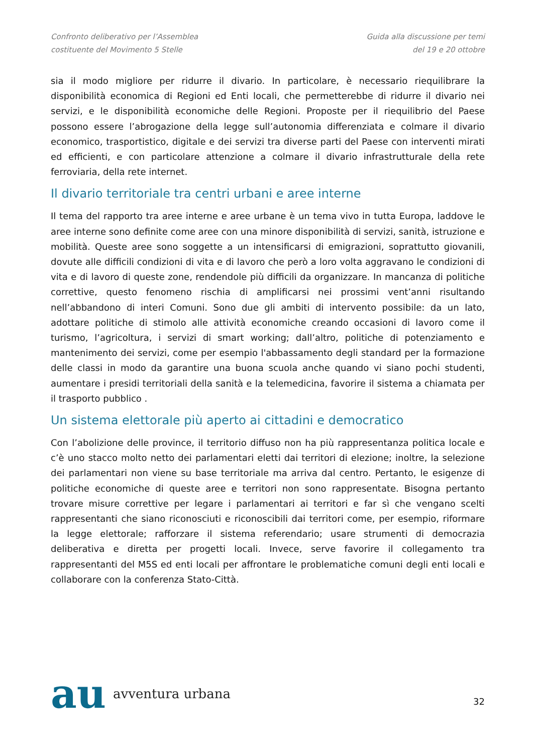Confronto deliberativo per l’Assemblea
costituente del Movimento 5 Stelle
Guida alla discussione per temi
del 19 e 20 ottobre
sia il modo migliore per ridurre il divario. In particolare, è necessario riequilibrare la disponibilità economica di Regioni ed Enti locali, che permetterebbe di ridurre il divario nei servizi, e le disponibilità economiche delle Regioni. Proposte per il riequilibrio del Paese possono essere l’abrogazione della legge sull’autonomia differenziata e colmare il divario economico, trasportistico, digitale e dei servizi tra diverse parti del Paese con interventi mirati ed efficienti, e con particolare attenzione a colmare il divario infrastrutturale della rete ferroviaria, della rete internet.
Il divario territoriale tra centri urbani e aree interne
Il tema del rapporto tra aree interne e aree urbane è un tema vivo in tutta Europa, laddove le aree interne sono definite come aree con una minore disponibilità di servizi, sanità, istruzione e mobilità. Queste aree sono soggette a un intensificarsi di emigrazioni, soprattutto giovanili, dovute alle difficili condizioni di vita e di lavoro che però a loro volta aggravano le condizioni di vita e di lavoro di queste zone, rendendole più difficili da organizzare. In mancanza di politiche correttive, questo fenomeno rischia di amplificarsi nei prossimi vent’anni risultando nell’abbandono di interi Comuni. Sono due gli ambiti di intervento possibile: da un lato, adottare politiche di stimolo alle attività economiche creando occasioni di lavoro come il turismo, l’agricoltura, i servizi di smart working; dall’altro, politiche di potenziamento e mantenimento dei servizi, come per esempio l'abbassamento degli standard per la formazione delle classi in modo da garantire una buona scuola anche quando vi siano pochi studenti, aumentare i presidi territoriali della sanità e la telemedicina, favorire il sistema a chiamata per il trasporto pubblico .
Un sistema elettorale più aperto ai cittadini e democratico
Con l’abolizione delle province, il territorio diffuso non ha più rappresentanza politica locale e c’è uno stacco molto netto dei parlamentari eletti dai territori di elezione; inoltre, la selezione dei parlamentari non viene su base territoriale ma arriva dal centro. Pertanto, le esigenze di politiche economiche di queste aree e territori non sono rappresentate. Bisogna pertanto trovare misure correttive per legare i parlamentari ai territori e far sì che vengano scelti rappresentanti che siano riconosciuti e riconoscibili dai territori come, per esempio, riformare la legge elettorale; rafforzare il sistema referendario; usare strumenti di democrazia deliberativa e diretta per progetti locali. Invece, serve favorire il collegamento tra rappresentanti del M5S ed enti locali per affrontare le problematiche comuni degli enti locali e collaborare con la conferenza Stato-Città.
au avventura urbana
32